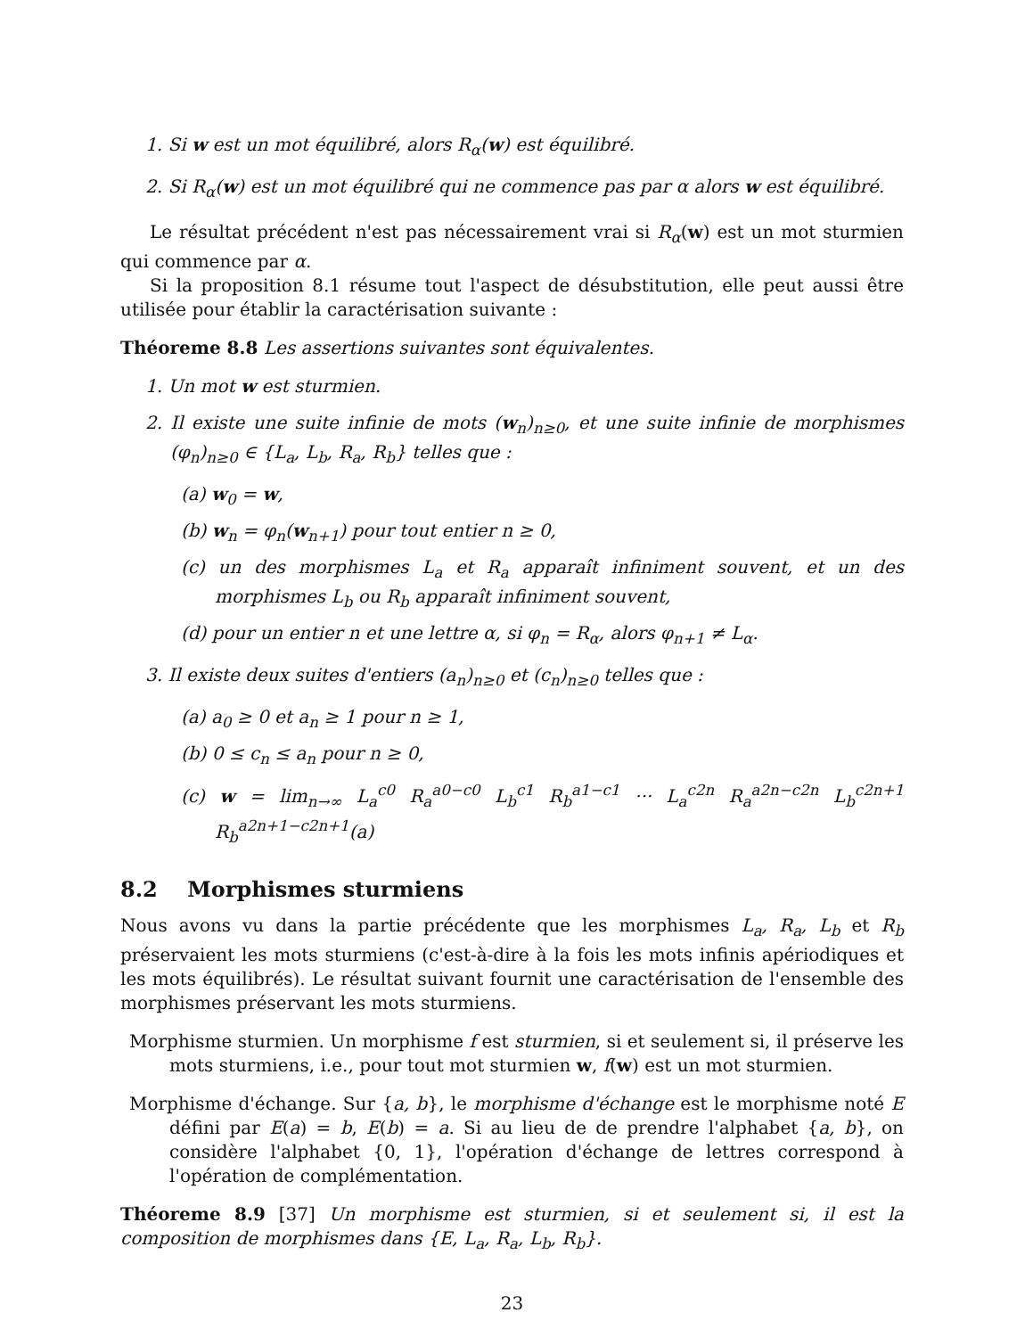1. Si w est un mot équilibré, alors R<sub>α</sub>(w) est équilibré.
2. Si R<sub>α</sub>(w) est un mot équilibré qui ne commence pas par α alors w est équilibré.
Le résultat précédent n'est pas nécessairement vrai si R<sub>α</sub>(w) est un mot sturmien qui commence par α.
Si la proposition 8.1 résume tout l'aspect de désubstitution, elle peut aussi être utilisée pour établir la caractérisation suivante :
Théoreme 8.8 Les assertions suivantes sont équivalentes.
1. Un mot w est sturmien.
2. Il existe une suite infinie de mots (w<sub>n</sub>)<sub>n≥0</sub>, et une suite infinie de morphismes (φ<sub>n</sub>)<sub>n≥0</sub> ∈ {L<sub>a</sub>, L<sub>b</sub>, R<sub>a</sub>, R<sub>b</sub>} telles que :
(a) w<sub>0</sub> = w,
(b) w<sub>n</sub> = φ<sub>n</sub>(w<sub>n+1</sub>) pour tout entier n ≥ 0,
(c) un des morphismes L<sub>a</sub> et R<sub>a</sub> apparaît infiniment souvent, et un des morphismes L<sub>b</sub> ou R<sub>b</sub> apparaît infiniment souvent,
(d) pour un entier n et une lettre α, si φ<sub>n</sub> = R<sub>α</sub>, alors φ<sub>n+1</sub> ≠ L<sub>α</sub>.
3. Il existe deux suites d'entiers (a<sub>n</sub>)<sub>n≥0</sub> et (c<sub>n</sub>)<sub>n≥0</sub> telles que :
(a) a<sub>0</sub> ≥ 0 et a<sub>n</sub> ≥ 1 pour n ≥ 1,
(b) 0 ≤ c<sub>n</sub> ≤ a<sub>n</sub> pour n ≥ 0,
(c) w = lim<sub>n→∞</sub> L<sub>a</sub><sup>c0</sup> R<sub>a</sub><sup>a0−c0</sup> L<sub>b</sub><sup>c1</sup> R<sub>b</sub><sup>a1−c1</sup> ··· L<sub>a</sub><sup>c2n</sup> R<sub>a</sub><sup>a2n−c2n</sup> L<sub>b</sub><sup>c2n+1</sup> R<sub>b</sub><sup>a2n+1−c2n+1</sup>(a)
8.2 Morphismes sturmiens
Nous avons vu dans la partie précédente que les morphismes L<sub>a</sub>, R<sub>a</sub>, L<sub>b</sub> et R<sub>b</sub> préservaient les mots sturmiens (c'est-à-dire à la fois les mots infinis apériodiques et les mots équilibrés). Le résultat suivant fournit une caractérisation de l'ensemble des morphismes préservant les mots sturmiens.
Morphisme sturmien. Un morphisme f est sturmien, si et seulement si, il préserve les mots sturmiens, i.e., pour tout mot sturmien w, f(w) est un mot sturmien.
Morphisme d'échange. Sur {a, b}, le morphisme d'échange est le morphisme noté E défini par E(a) = b, E(b) = a. Si au lieu de de prendre l'alphabet {a, b}, on considère l'alphabet {0, 1}, l'opération d'échange de lettres correspond à l'opération de complémentation.
Théoreme 8.9 [37] Un morphisme est sturmien, si et seulement si, il est la composition de morphismes dans {E, L<sub>a</sub>, R<sub>a</sub>, L<sub>b</sub>, R<sub>b</sub>}.
23